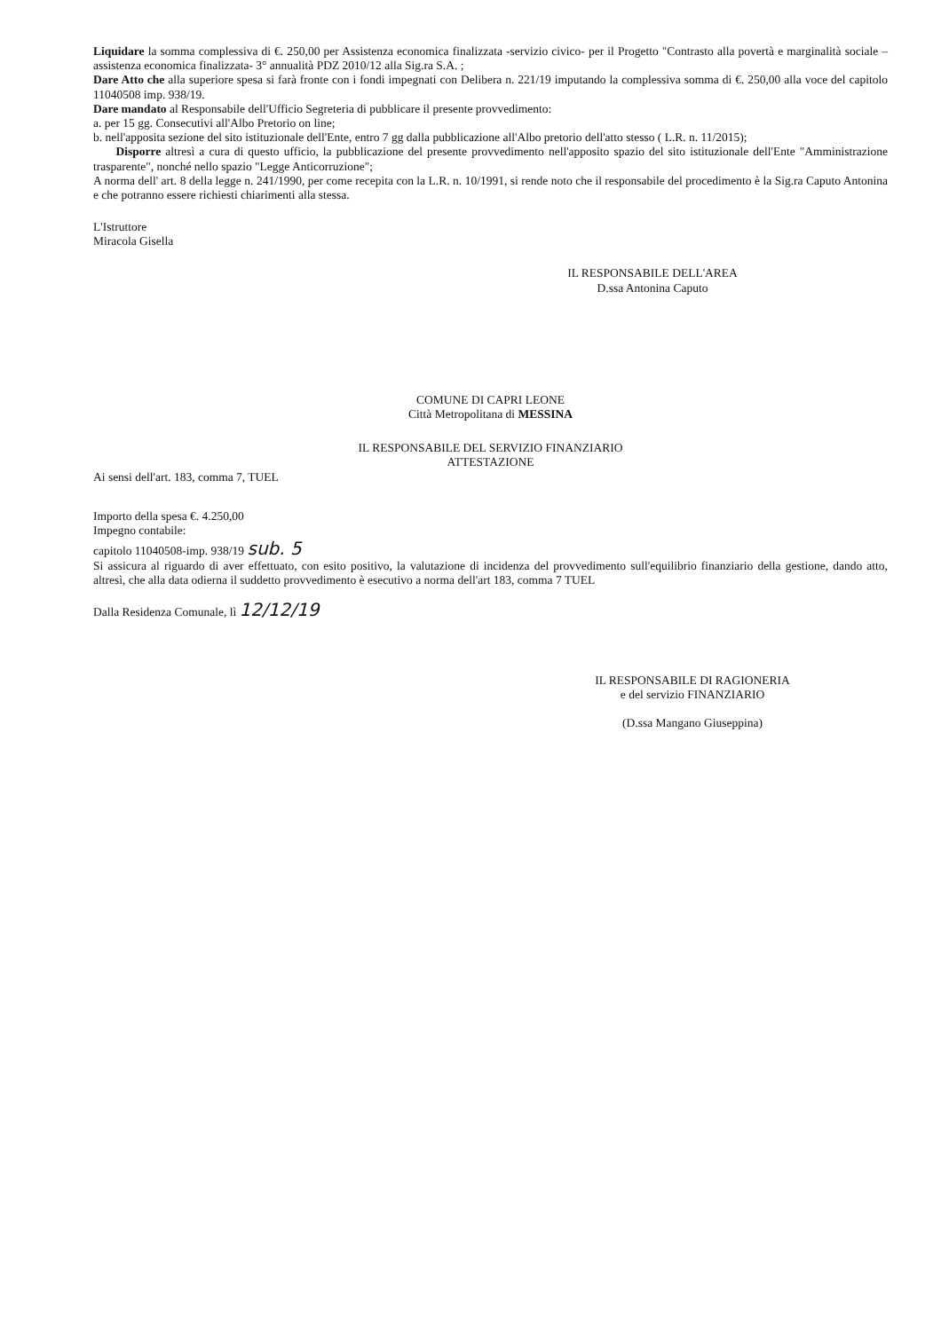Liquidare la somma complessiva di €. 250,00 per Assistenza economica finalizzata -servizio civico- per il Progetto "Contrasto alla povertà e marginalità sociale – assistenza economica finalizzata- 3° annualità PDZ 2010/12 alla Sig.ra S.A. ;
Dare Atto che alla superiore spesa si farà fronte con i fondi impegnati con Delibera n. 221/19 imputando la complessiva somma di €. 250,00 alla voce del capitolo 11040508 imp. 938/19.
Dare mandato al Responsabile dell'Ufficio Segreteria di pubblicare il presente provvedimento:
a. per 15 gg. Consecutivi all'Albo Pretorio on line;
b. nell'apposita sezione del sito istituzionale dell'Ente, entro 7 gg dalla pubblicazione all'Albo pretorio dell'atto stesso ( L.R. n. 11/2015);
Disporre altresì a cura di questo ufficio, la pubblicazione del presente provvedimento nell'apposito spazio del sito istituzionale dell'Ente "Amministrazione trasparente", nonché nello spazio "Legge Anticorruzione";
A norma dell' art. 8 della legge n. 241/1990, per come recepita con la L.R. n. 10/1991, si rende noto che il responsabile del procedimento è la Sig.ra Caputo Antonina e che potranno essere richiesti chiarimenti alla stessa.
L'Istruttore
Miracola Gisella
IL RESPONSABILE DELL'AREA
D.ssa Antonina Caputo
COMUNE DI CAPRI LEONE
Città Metropolitana di MESSINA
IL RESPONSABILE DEL SERVIZIO FINANZIARIO
ATTESTAZIONE
Ai sensi dell'art. 183, comma 7, TUEL
Importo della spesa €. 4.250,00
Impegno contabile:
capitolo 11040508-imp. 938/19 sub. 5
Si assicura al riguardo di aver effettuato, con esito positivo, la valutazione di incidenza del provvedimento sull'equilibrio finanziario della gestione, dando atto, altresì, che alla data odierna il suddetto provvedimento è esecutivo a norma dell'art 183, comma 7 TUEL
Dalla Residenza Comunale, lì 12/12/19
IL RESPONSABILE DI RAGIONERIA
e del servizio FINANZIARIO
(D.ssa Mangano Giuseppina)